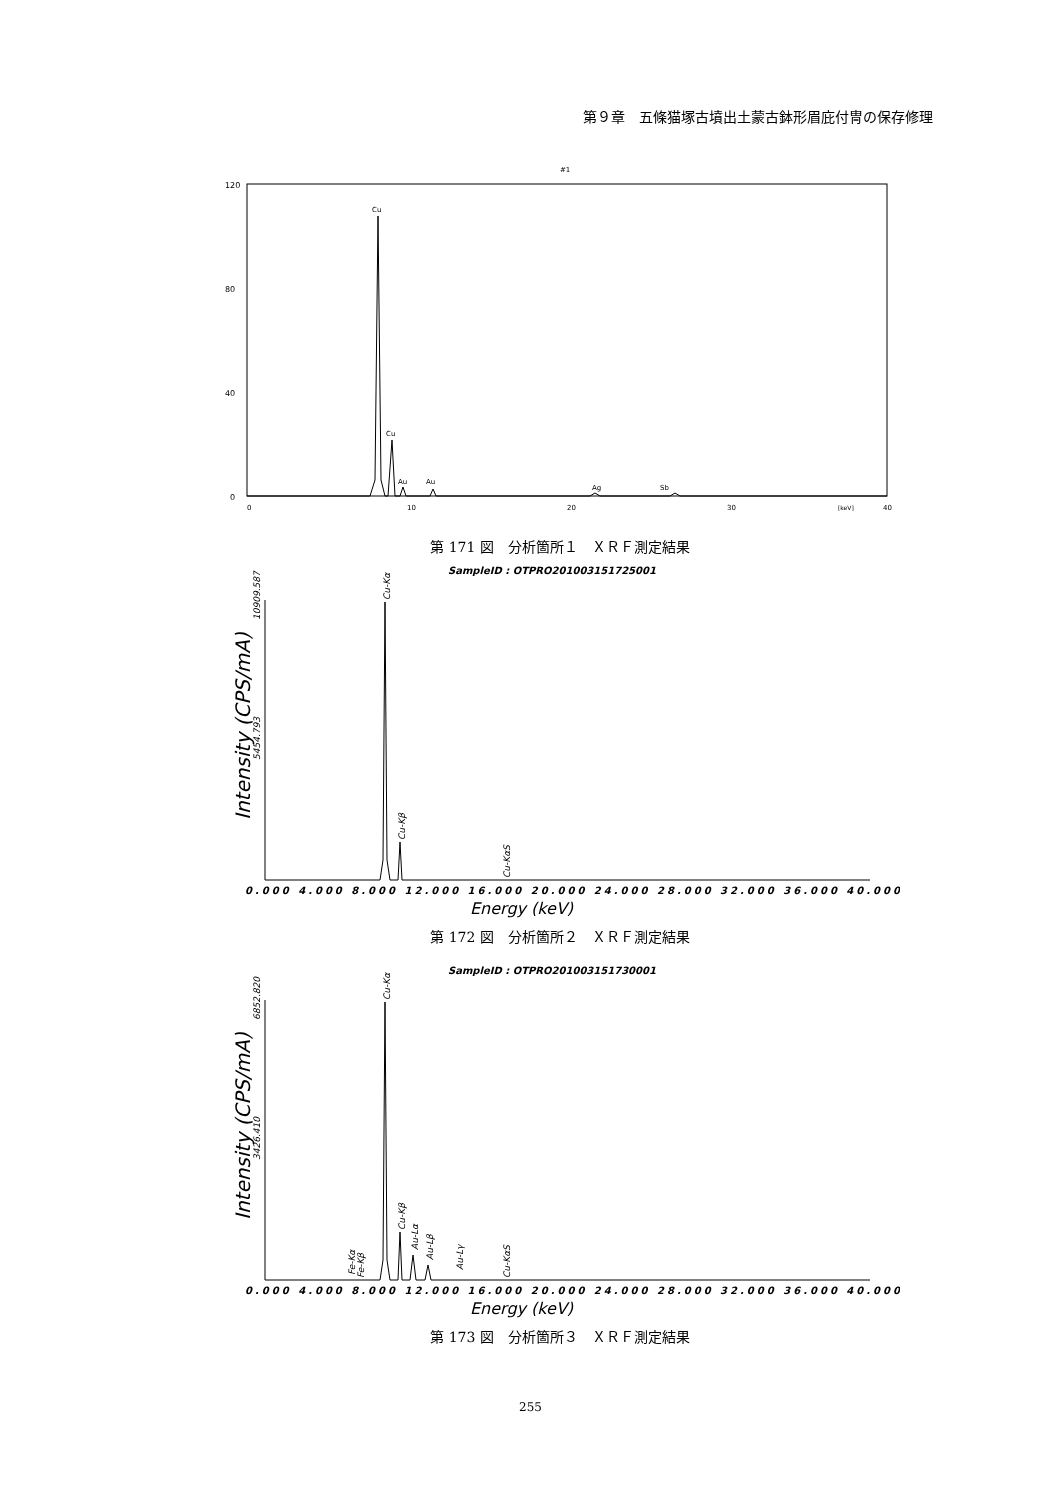第９章　五條猫塚古墳出土蒙古鉢形眉庇付冑の保存修理
#1
120
80
40
0
0
10
20
30
40
[keV]
Cu
Cu
Au
Au
Ag
Sb
第 171 図　分析箇所１　ＸＲＦ測定結果
SampleID : OTPRO201003151725001
Intensity (CPS/mA)
10909.587
5454.793
Cu-Kα
Cu-Kβ
Cu-KαS
0.000 4.000 8.000 12.000 16.000 20.000 24.000 28.000 32.000 36.000 40.000
Energy (keV)
第 172 図　分析箇所２　ＸＲＦ測定結果
SampleID : OTPRO201003151730001
Intensity (CPS/mA)
6852.820
3426.410
Cu-Kα
Fe-Kα
Fe-Kβ
Cu-Kβ
Au-Lα
Au-Lβ
Au-Lγ
Cu-KαS
0.000 4.000 8.000 12.000 16.000 20.000 24.000 28.000 32.000 36.000 40.000
Energy (keV)
第 173 図　分析箇所３　ＸＲＦ測定結果
255